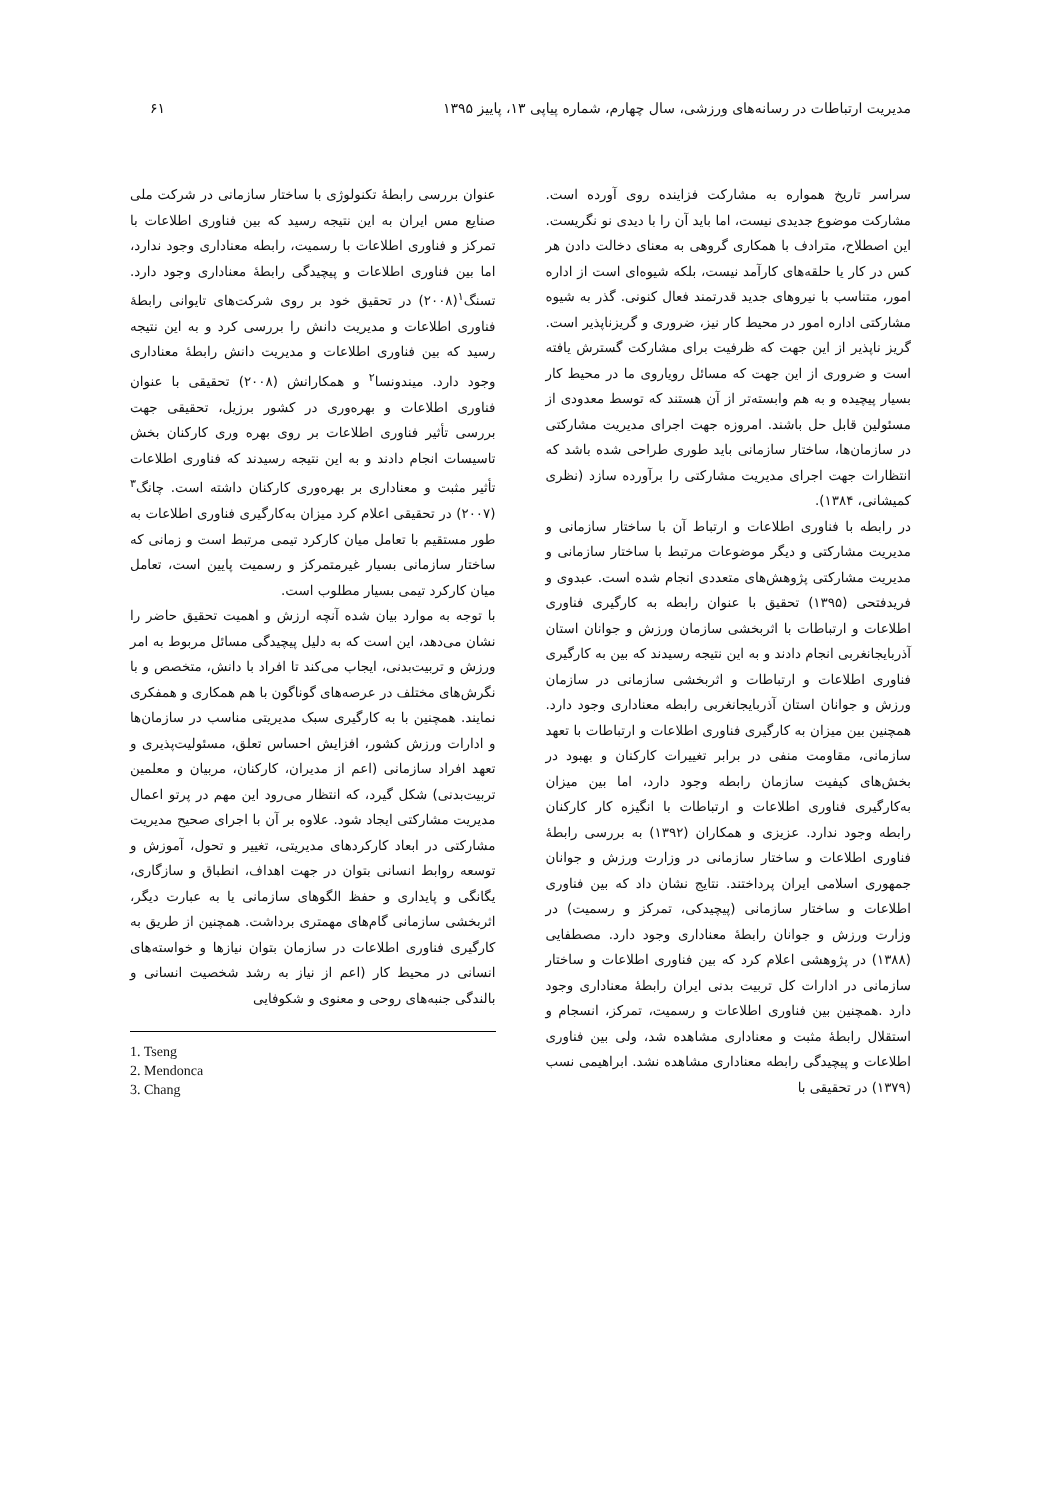مدیریت ارتباطات در رسانه‌های ورزشی، سال چهارم، شماره پیاپی ۱۳، پاییز ۱۳۹۵ ۶۱
سراسر تاریخ همواره به مشارکت فزاینده روی آورده است. مشارکت موضوع جدیدی نیست، اما باید آن را با دیدی نو نگریست. این اصطلاح، مترادف با همکاری گروهی به معنای دخالت دادن هر کس در کار یا حلقه‌های کارآمد نیست، بلکه شیوه‌ای است از اداره امور، متناسب با نیروهای جدید قدرتمند فعال کنونی. گذر به شیوه مشارکتی اداره امور در محیط کار نیز، ضروری و گریزناپذیر است. گریز ناپذیر از این جهت که ظرفیت برای مشارکت گسترش یافته است و ضروری از این جهت که مسائل رویاروی ما در محیط کار بسیار پیچیده و به هم وابسته‌تر از آن هستند که توسط معدودی از مسئولین قابل حل باشند. امروزه جهت اجرای مدیریت مشارکتی در سازمان‌ها، ساختار سازمانی باید طوری طراحی شده باشد که انتظارات جهت اجرای مدیریت مشارکتی را برآورده سازد (نظری کمیشانی، ۱۳۸۴).
در رابطه با فناوری اطلاعات و ارتباط آن با ساختار سازمانی و مدیریت مشارکتی و دیگر موضوعات مرتبط با ساختار سازمانی و مدیریت مشارکتی پژوهش‌های متعددی انجام شده است. عبدوی و فریدفتحی (۱۳۹۵) تحقیق با عنوان رابطه به کارگیری فناوری اطلاعات و ارتباطات با اثربخشی سازمان ورزش و جوانان استان آذربایجانغربی انجام دادند و به این نتیجه رسیدند که بین به کارگیری فناوری اطلاعات و ارتباطات و اثربخشی سازمانی در سازمان ورزش و جوانان استان آذربایجانغربی رابطه معناداری وجود دارد. همچنین بین میزان به کارگیری فناوری اطلاعات و ارتباطات با تعهد سازمانی، مقاومت منفی در برابر تغییرات کارکنان و بهبود در بخش‌های کیفیت سازمان رابطه وجود دارد، اما بین میزان به‌کارگیری فناوری اطلاعات و ارتباطات با انگیزه کار کارکنان رابطه وجود ندارد. عزیزی و همکاران (۱۳۹۲) به بررسی رابطهٔ فناوری اطلاعات و ساختار سازمانی در وزارت ورزش و جوانان جمهوری اسلامی ایران پرداختند. نتایج نشان داد که بین فناوری اطلاعات و ساختار سازمانی (پیچیدکی، تمرکز و رسمیت) در وزارت ورزش و جوانان رابطهٔ معناداری وجود دارد. مصطفایی (۱۳۸۸) در پژوهشی اعلام کرد که بین فناوری اطلاعات و ساختار سازمانی در ادارات کل تربیت بدنی ایران رابطهٔ معناداری وجود دارد .همچنین بین فناوری اطلاعات و رسمیت، تمرکز، انسجام و استقلال رابطهٔ مثبت و معناداری مشاهده شد، ولی بین فناوری اطلاعات و پیچیدگی رابطه معناداری مشاهده نشد. ابراهیمی نسب (۱۳۷۹) در تحقیقی با
عنوان بررسی رابطهٔ تکنولوژی با ساختار سازمانی در شرکت ملی صنایع مس ایران به این نتیجه رسید که بین فناوری اطلاعات با تمرکز و فناوری اطلاعات با رسمیت، رابطه معناداری وجود ندارد، اما بین فناوری اطلاعات و پیچیدگی رابطهٔ معناداری وجود دارد. تسنگ<sup>۱</sup>(۲۰۰۸) در تحقیق خود بر روی شرکت‌های تایوانی رابطهٔ فناوری اطلاعات و مدیریت دانش را بررسی کرد و به این نتیجه رسید که بین فناوری اطلاعات و مدیریت دانش رابطهٔ معناداری وجود دارد. میندونسا<sup>۲</sup> و همکارانش (۲۰۰۸) تحقیقی با عنوان فناوری اطلاعات و بهره‌وری در کشور برزیل، تحقیقی جهت بررسی تأثیر فناوری اطلاعات بر روی بهره وری کارکنان بخش تاسیسات انجام دادند و به این نتیجه رسیدند که فناوری اطلاعات تأثیر مثبت و معناداری بر بهره‌وری کارکنان داشته است. چانگ<sup>۳</sup> (۲۰۰۷) در تحقیقی اعلام کرد میزان به‌کارگیری فناوری اطلاعات به طور مستقیم با تعامل میان کارکرد تیمی مرتبط است و زمانی که ساختار سازمانی بسیار غیرمتمرکز و رسمیت پایین است، تعامل میان کارکرد تیمی بسیار مطلوب است.
با توجه به موارد بیان شده آنچه ارزش و اهمیت تحقیق حاضر را نشان می‌دهد، این است که به دلیل پیچیدگی مسائل مربوط به امر ورزش و تربیت‌بدنی، ایجاب می‌کند تا افراد با دانش، متخصص و با نگرش‌های مختلف در عرصه‌های گوناگون با هم همکاری و همفکری نمایند. همچنین با به کارگیری سبک مدیریتی مناسب در سازمان‌ها و ادارات ورزش کشور، افزایش احساس تعلق، مسئولیت‌پذیری و تعهد افراد سازمانی (اعم از مدیران، کارکنان، مربیان و معلمین تربیت‌بدنی) شکل گیرد، که انتظار می‌رود این مهم در پرتو اعمال مدیریت مشارکتی ایجاد شود. علاوه بر آن با اجرای صحیح مدیریت مشارکتی در ابعاد کارکردهای مدیریتی، تغییر و تحول، آموزش و توسعه روابط انسانی بتوان در جهت اهداف، انطباق و سازگاری، یگانگی و پایداری و حفظ الگوهای سازمانی یا به عبارت دیگر، اثربخشی سازمانی گام‌های مهمتری برداشت. همچنین از طریق به کارگیری فناوری اطلاعات در سازمان بتوان نیازها و خواسته‌های انسانی در محیط کار (اعم از نیاز به رشد شخصیت انسانی و بالندگی جنبه‌های روحی و معنوی و شکوفایی
1. Tseng
2. Mendonca
3. Chang